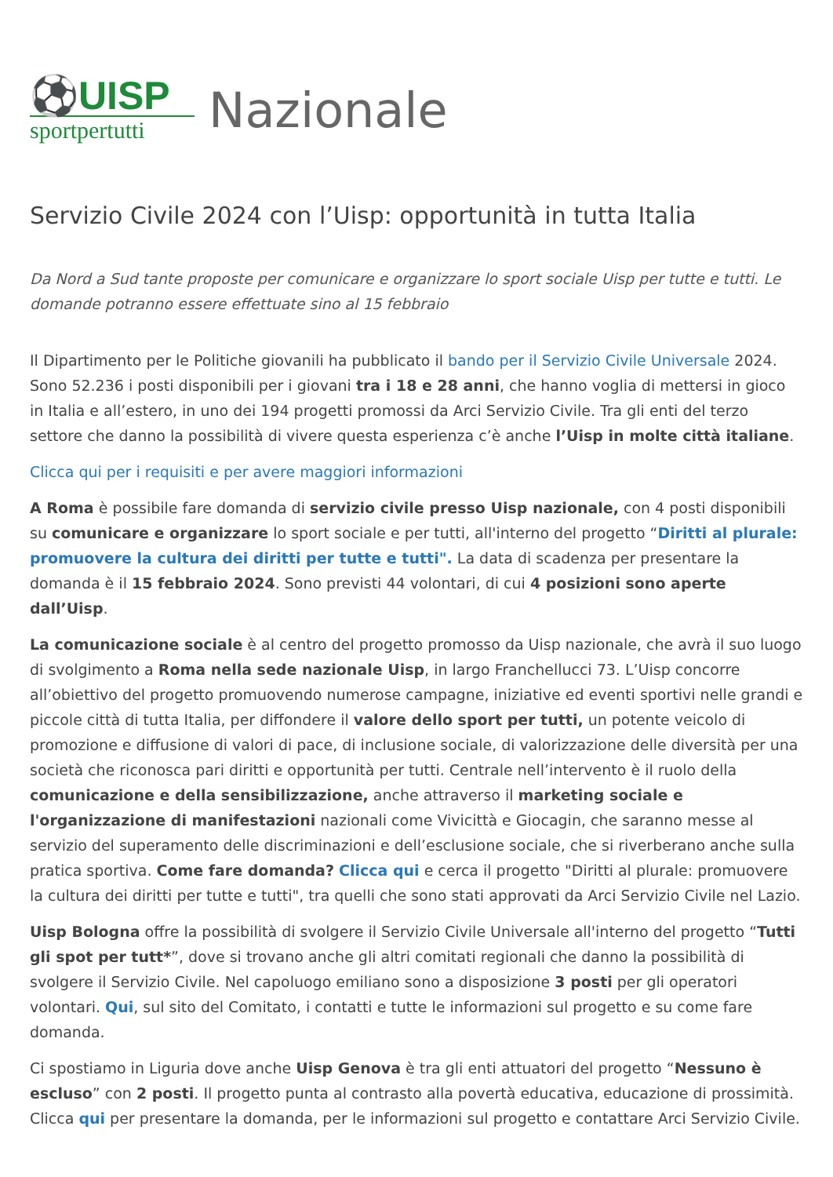⚽UISP
sportpertutti
Nazionale
Servizio Civile 2024 con l’Uisp: opportunità in tutta Italia
Da Nord a Sud tante proposte per comunicare e organizzare lo sport sociale Uisp per tutte e tutti. Le domande potranno essere effettuate sino al 15 febbraio
Il Dipartimento per le Politiche giovanili ha pubblicato il bando per il Servizio Civile Universale 2024. Sono 52.236 i posti disponibili per i giovani tra i 18 e 28 anni, che hanno voglia di mettersi in gioco in Italia e all’estero, in uno dei 194 progetti promossi da Arci Servizio Civile. Tra gli enti del terzo settore che danno la possibilità di vivere questa esperienza c’è anche l’Uisp in molte città italiane.
Clicca qui per i requisiti e per avere maggiori informazioni
A Roma è possibile fare domanda di servizio civile presso Uisp nazionale, con 4 posti disponibili su comunicare e organizzare lo sport sociale e per tutti, all'interno del progetto “Diritti al plurale: promuovere la cultura dei diritti per tutte e tutti". La data di scadenza per presentare la domanda è il 15 febbraio 2024. Sono previsti 44 volontari, di cui 4 posizioni sono aperte dall’Uisp.
La comunicazione sociale è al centro del progetto promosso da Uisp nazionale, che avrà il suo luogo di svolgimento a Roma nella sede nazionale Uisp, in largo Franchellucci 73. L’Uisp concorre all’obiettivo del progetto promuovendo numerose campagne, iniziative ed eventi sportivi nelle grandi e piccole città di tutta Italia, per diffondere il valore dello sport per tutti, un potente veicolo di promozione e diffusione di valori di pace, di inclusione sociale, di valorizzazione delle diversità per una società che riconosca pari diritti e opportunità per tutti. Centrale nell’intervento è il ruolo della comunicazione e della sensibilizzazione, anche attraverso il marketing sociale e l'organizzazione di manifestazioni nazionali come Vivicittà e Giocagin, che saranno messe al servizio del superamento delle discriminazioni e dell’esclusione sociale, che si riverberano anche sulla pratica sportiva. Come fare domanda? Clicca qui e cerca il progetto "Diritti al plurale: promuovere la cultura dei diritti per tutte e tutti", tra quelli che sono stati approvati da Arci Servizio Civile nel Lazio.
Uisp Bologna offre la possibilità di svolgere il Servizio Civile Universale all'interno del progetto “Tutti gli spot per tutt*”, dove si trovano anche gli altri comitati regionali che danno la possibilità di svolgere il Servizio Civile. Nel capoluogo emiliano sono a disposizione 3 posti per gli operatori volontari. Qui, sul sito del Comitato, i contatti e tutte le informazioni sul progetto e su come fare domanda.
Ci spostiamo in Liguria dove anche Uisp Genova è tra gli enti attuatori del progetto “Nessuno è escluso” con 2 posti. Il progetto punta al contrasto alla povertà educativa, educazione di prossimità. Clicca qui per presentare la domanda, per le informazioni sul progetto e contattare Arci Servizio Civile.